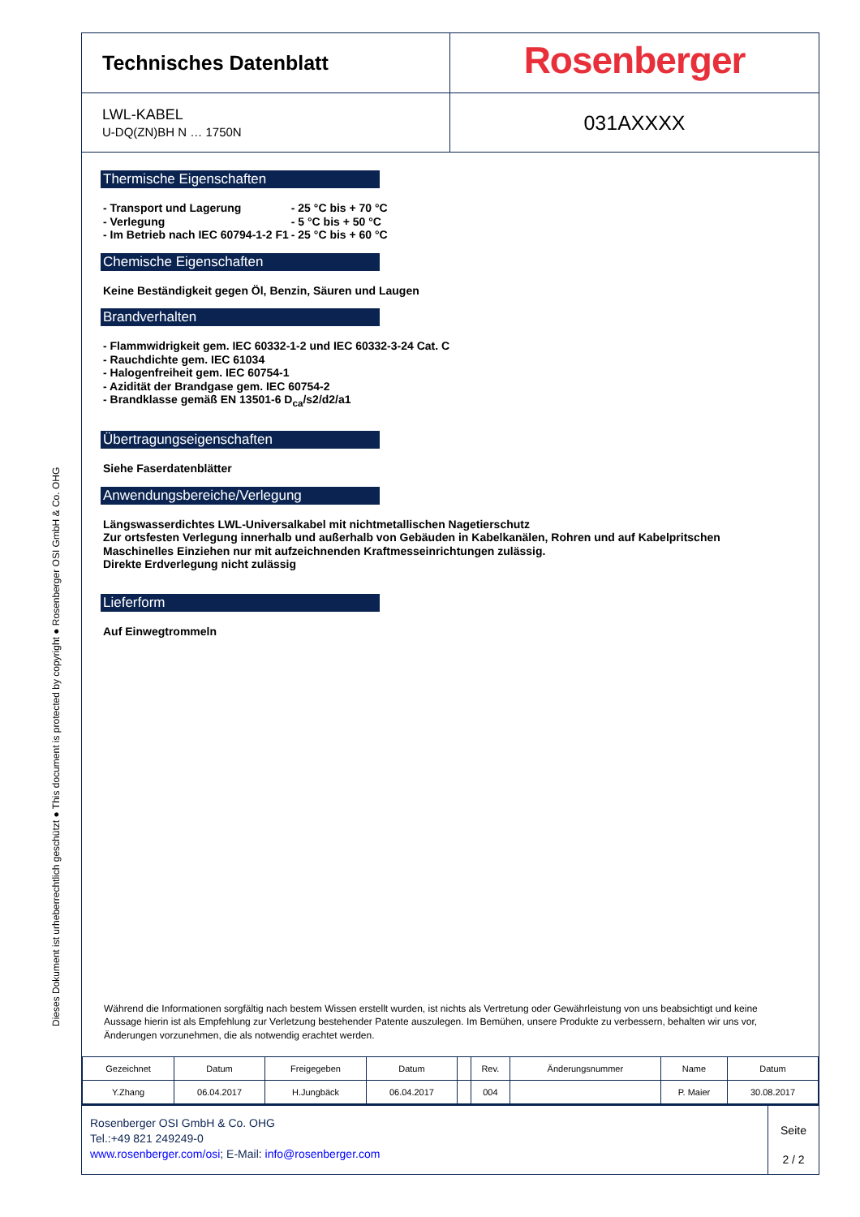Dieses Dokument ist urheberrechtlich geschützt ● This document is protected by copyright ● Rosenberger OSI GmbH & Co. OHG
Technisches Datenblatt
Rosenberger
LWL-KABEL
U-DQ(ZN)BH N … 1750N
031AXXXX
Thermische Eigenschaften
- Transport und Lagerung
- Verlegung
- Im Betrieb nach IEC 60794-1-2 F1
- 25 °C bis + 70 °C
- 5 °C bis + 50 °C
- 25 °C bis + 60 °C
Chemische Eigenschaften
Keine Beständigkeit gegen Öl, Benzin, Säuren und Laugen
Brandverhalten
- Flammwidrigkeit gem. IEC 60332-1-2 und IEC 60332-3-24 Cat. C
- Rauchdichte gem. IEC 61034
- Halogenfreiheit gem. IEC 60754-1
- Azidität der Brandgase gem. IEC 60754-2
- Brandklasse gemäß EN 13501-6 D<sub>ca</sub>/s2/d2/a1
Übertragungseigenschaften
Siehe Faserdatenblätter
Anwendungsbereiche/Verlegung
Längswasserdichtes LWL-Universalkabel mit nichtmetallischen Nagetierschutz
Zur ortsfesten Verlegung innerhalb und außerhalb von Gebäuden in Kabelkanälen, Rohren und auf Kabelpritschen
Maschinelles Einziehen nur mit aufzeichnenden Kraftmesseinrichtungen zulässig.
Direkte Erdverlegung nicht zulässig
Lieferform
Auf Einwegtrommeln
Während die Informationen sorgfältig nach bestem Wissen erstellt wurden, ist nichts als Vertretung oder Gewährleistung von uns beabsichtigt und keine Aussage hierin ist als Empfehlung zur Verletzung bestehender Patente auszulegen. Im Bemühen, unsere Produkte zu verbessern, behalten wir uns vor, Änderungen vorzunehmen, die als notwendig erachtet werden.
| Gezeichnet | Datum | Freigegeben | Datum | | Rev. | Änderungsnummer | Name | Datum |
| Y.Zhang | 06.04.2017 | H.Jungbäck | 06.04.2017 | | 004 | | P. Maier | 30.08.2017 |
Rosenberger OSI GmbH & Co. OHG
Tel.:+49 821 249249-0
www.rosenberger.com/osi; E-Mail: info@rosenberger.com
Seite
2 / 2